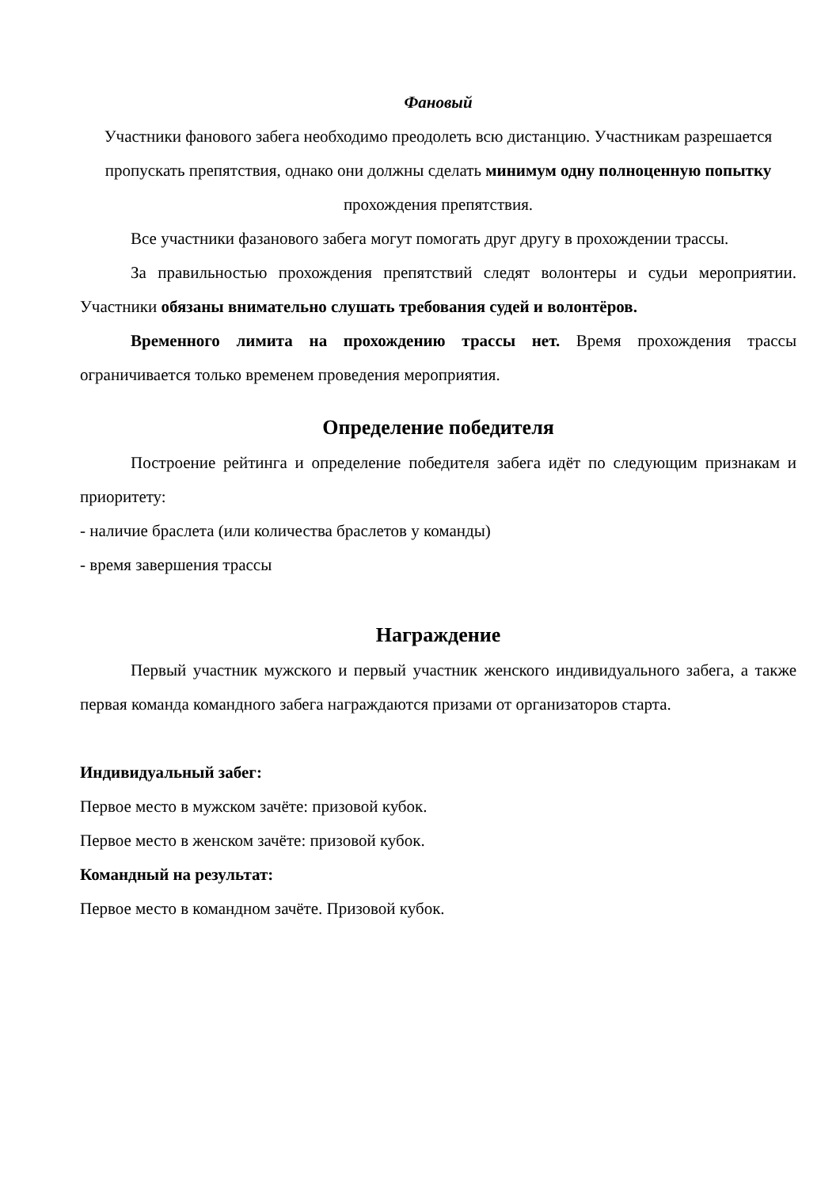Фановый
Участники фанового забега необходимо преодолеть всю дистанцию. Участникам разрешается пропускать препятствия, однако они должны сделать минимум одну полноценную попытку прохождения препятствия.
Все участники фазанового забега могут помогать друг другу в прохождении трассы.
За правильностью прохождения препятствий следят волонтеры и судьи мероприятии. Участники обязаны внимательно слушать требования судей и волонтёров.
Временного лимита на прохождению трассы нет. Время прохождения трассы ограничивается только временем проведения мероприятия.
Определение победителя
Построение рейтинга и определение победителя забега идёт по следующим признакам и приоритету:
- наличие браслета (или количества браслетов у команды)
- время завершения трассы
Награждение
Первый участник мужского и первый участник женского индивидуального забега, а также первая команда командного забега награждаются призами от организаторов старта.
Индивидуальный забег:
Первое место в мужском зачёте: призовой кубок.
Первое место в женском зачёте: призовой кубок.
Командный на результат:
Первое место в командном зачёте. Призовой кубок.